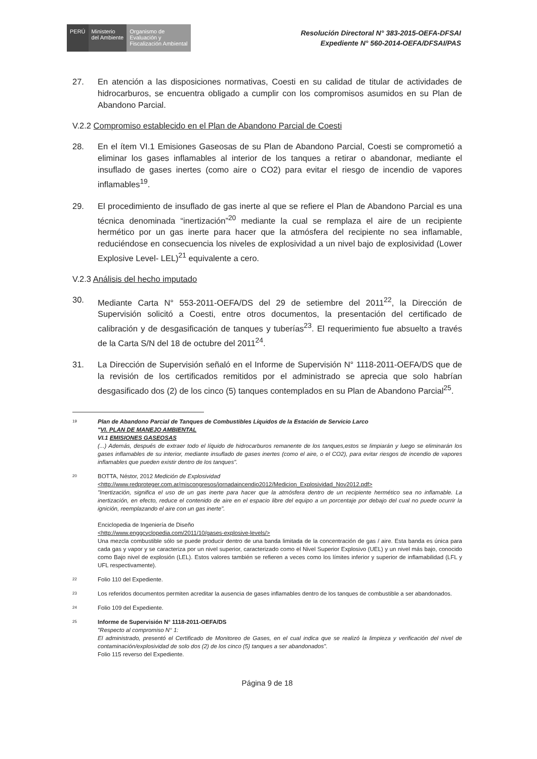PERÚ Ministerio
del Ambiente
Organismo de
Evaluación y
Fiscalización Ambiental
Resolución Directoral N° 383-2015-OEFA-DFSAI
Expediente N° 560-2014-OEFA/DFSAI/PAS
27. En atención a las disposiciones normativas, Coesti en su calidad de titular de actividades de hidrocarburos, se encuentra obligado a cumplir con los compromisos asumidos en su Plan de Abandono Parcial.
V.2.2 Compromiso establecido en el Plan de Abandono Parcial de Coesti
28. En el ítem VI.1 Emisiones Gaseosas de su Plan de Abandono Parcial, Coesti se comprometió a eliminar los gases inflamables al interior de los tanques a retirar o abandonar, mediante el insuflado de gases inertes (como aire o CO2) para evitar el riesgo de incendio de vapores inflamables<sup>19</sup>.
29. El procedimiento de insuflado de gas inerte al que se refiere el Plan de Abandono Parcial es una técnica denominada “inertización”<sup>20</sup> mediante la cual se remplaza el aire de un recipiente hermético por un gas inerte para hacer que la atmósfera del recipiente no sea inflamable, reduciéndose en consecuencia los niveles de explosividad a un nivel bajo de explosividad (Lower Explosive Level- LEL)<sup>21</sup> equivalente a cero.
V.2.3 Análisis del hecho imputado
30. Mediante Carta N° 553-2011-OEFA/DS del 29 de setiembre del 2011<sup>22</sup>, la Dirección de Supervisión solicitó a Coesti, entre otros documentos, la presentación del certificado de calibración y de desgasificación de tanques y tuberías<sup>23</sup>. El requerimiento fue absuelto a través de la Carta S/N del 18 de octubre del 2011<sup>24</sup>.
31. La Dirección de Supervisión señaló en el Informe de Supervisión N° 1118-2011-OEFA/DS que de la revisión de los certificados remitidos por el administrado se aprecia que solo habrían desgasificado dos (2) de los cinco (5) tanques contemplados en su Plan de Abandono Parcial<sup>25</sup>.
19 Plan de Abandono Parcial de Tanques de Combustibles Líquidos de la Estación de Servicio Larco
"VI. PLAN DE MANEJO AMBIENTAL
VI.1 EMISIONES GASEOSAS
(...) Además, después de extraer todo el líquido de hidrocarburos remanente de los tanques,estos se limpiarán y luego se eliminarán los gases inflamables de su interior, mediante insuflado de gases inertes (como el aire, o el CO2), para evitar riesgos de incendio de vapores inflamables que pueden existir dentro de los tanques".
20 BOTTA, Néstor, 2012 Medición de Explosividad
<http://www.redproteger.com.ar/miscongresos/jornadaincendio2012/Medicion_Explosividad_Nov2012.pdf>
"Inertización, significa el uso de un gas inerte para hacer que la atmósfera dentro de un recipiente hermético sea no inflamable. La inertización, en efecto, reduce el contenido de aire en el espacio libre del equipo a un porcentaje por debajo del cual no puede ocurrir la ignición, reemplazando el aire con un gas inerte".
Enciclopedia de Ingeniería de Diseño
<http://www.enggcyclopedia.com/2011/10/gases-explosive-levels/>
Una mezcla combustible sólo se puede producir dentro de una banda limitada de la concentración de gas / aire. Esta banda es única para cada gas y vapor y se caracteriza por un nivel superior, caracterizado como el Nivel Superior Explosivo (UEL) y un nivel más bajo, conocido como Bajo nivel de explosión (LEL). Estos valores también se refieren a veces como los límites inferior y superior de inflamabilidad (LFL y UFL respectivamente).
22 Folio 110 del Expediente.
23 Los referidos documentos permiten acreditar la ausencia de gases inflamables dentro de los tanques de combustible a ser abandonados.
24 Folio 109 del Expediente.
25 Informe de Supervisión N° 1118-2011-OEFA/DS
"Respecto al compromiso N° 1:
El administrado, presentó el Certificado de Monitoreo de Gases, en el cual indica que se realizó la limpieza y verificación del nivel de contaminación/explosividad de solo dos (2) de los cinco (5) tanques a ser abandonados".
Folio 115 reverso del Expediente.
Página 9 de 18